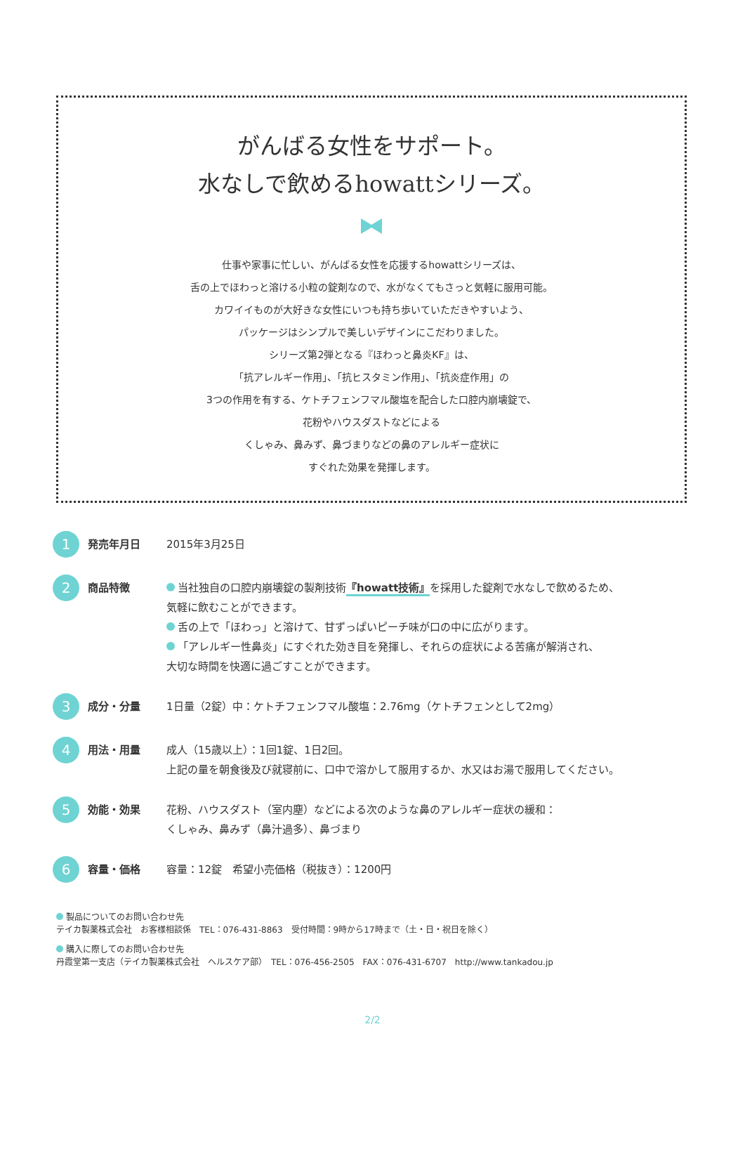がんばる女性をサポート。
水なしで飲めるhowattシリーズ。
仕事や家事に忙しい、がんばる女性を応援するhowattシリーズは、
舌の上でほわっと溶ける小粒の錠剤なので、水がなくてもさっと気軽に服用可能。
カワイイものが大好きな女性にいつも持ち歩いていただきやすいよう、
パッケージはシンプルで美しいデザインにこだわりました。
シリーズ第2弾となる『ほわっと鼻炎KF』は、
「抗アレルギー作用」、「抗ヒスタミン作用」、「抗炎症作用」の
3つの作用を有する、ケトチフェンフマル酸塩を配合した口腔内崩壊錠で、
花粉やハウスダストなどによる
くしゃみ、鼻みず、鼻づまりなどの鼻のアレルギー症状に
すぐれた効果を発揮します。
1
発売年月日
2015年3月25日
2
商品特徴
当社独自の口腔内崩壊錠の製剤技術『howatt技術』を採用した錠剤で水なしで飲めるため、
気軽に飲むことができます。
舌の上で「ほわっ」と溶けて、甘ずっぱいピーチ味が口の中に広がります。
「アレルギー性鼻炎」にすぐれた効き目を発揮し、それらの症状による苦痛が解消され、
大切な時間を快適に過ごすことができます。
3
成分・分量
1日量（2錠）中：ケトチフェンフマル酸塩：2.76mg（ケトチフェンとして2mg）
4
用法・用量
成人（15歳以上）：1回1錠、1日2回。
上記の量を朝食後及び就寝前に、口中で溶かして服用するか、水又はお湯で服用してください。
5
効能・効果
花粉、ハウスダスト（室内塵）などによる次のような鼻のアレルギー症状の緩和：
くしゃみ、鼻みず（鼻汁過多）、鼻づまり
6
容量・価格
容量：12錠　希望小売価格（税抜き）：1200円
製品についてのお問い合わせ先
テイカ製薬株式会社　お客様相談係　TEL：076-431-8863　受付時間：9時から17時まで（土・日・祝日を除く）
購入に際してのお問い合わせ先
丹霞堂第一支店（テイカ製薬株式会社　ヘルスケア部）　TEL：076-456-2505　FAX：076-431-6707　http://www.tankadou.jp
2/2